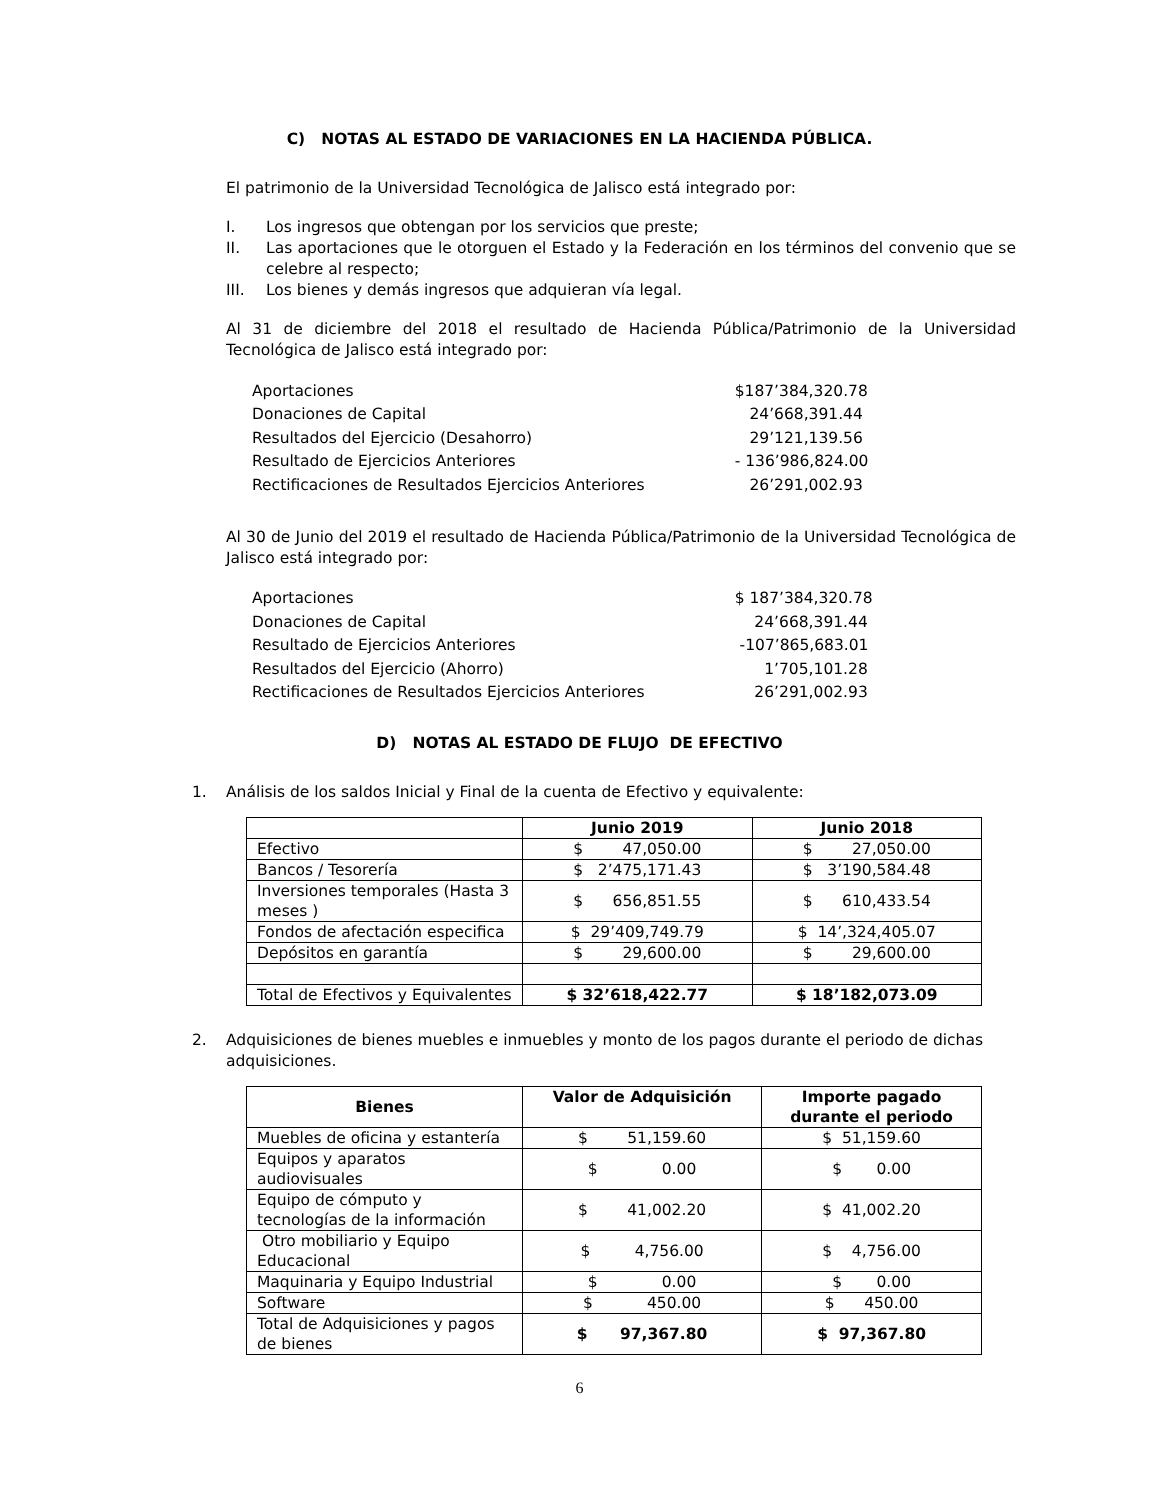C) NOTAS AL ESTADO DE VARIACIONES EN LA HACIENDA PÚBLICA.
El patrimonio de la Universidad Tecnológica de Jalisco está integrado por:
I. Los ingresos que obtengan por los servicios que preste;
II. Las aportaciones que le otorguen el Estado y la Federación en los términos del convenio que se celebre al respecto;
III. Los bienes y demás ingresos que adquieran vía legal.
Al 31 de diciembre del 2018 el resultado de Hacienda Pública/Patrimonio de la Universidad Tecnológica de Jalisco está integrado por:
| Aportaciones | $187’384,320.78 |
| Donaciones de Capital | 24’668,391.44 |
| Resultados del Ejercicio (Desahorro) | 29’121,139.56 |
| Resultado de Ejercicios Anteriores | - 136’986,824.00 |
| Rectificaciones de Resultados Ejercicios Anteriores | 26’291,002.93 |
Al 30 de Junio del 2019 el resultado de Hacienda Pública/Patrimonio de la Universidad Tecnológica de Jalisco está integrado por:
| Aportaciones | $ 187’384,320.78 |
| Donaciones de Capital | 24’668,391.44 |
| Resultado de Ejercicios Anteriores | -107’865,683.01 |
| Resultados del Ejercicio (Ahorro) | 1’705,101.28 |
| Rectificaciones de Resultados Ejercicios Anteriores | 26’291,002.93 |
D) NOTAS AL ESTADO DE FLUJO DE EFECTIVO
1. Análisis de los saldos Inicial y Final de la cuenta de Efectivo y equivalente:
| | Junio 2019 | Junio 2018 |
| --- | --- | --- |
| Efectivo | $ 47,050.00 | $ 27,050.00 |
| Bancos / Tesorería | $ 2’475,171.43 | $ 3’190,584.48 |
| Inversiones temporales (Hasta 3 meses ) | $ 656,851.55 | $ 610,433.54 |
| Fondos de afectación especifica | $ 29’409,749.79 | $ 14’,324,405.07 |
| Depósitos en garantía | $ 29,600.00 | $ 29,600.00 |
| Total de Efectivos y Equivalentes | $ 32’618,422.77 | $ 18’182,073.09 |
2. Adquisiciones de bienes muebles e inmuebles y monto de los pagos durante el periodo de dichas adquisiciones.
| Bienes | Valor de Adquisición | Importe pagado durante el periodo |
| --- | --- | --- |
| Muebles de oficina y estantería | $ 51,159.60 | $ 51,159.60 |
| Equipos y aparatos audiovisuales | $ 0.00 | $ 0.00 |
| Equipo de cómputo y tecnologías de la información | $ 41,002.20 | $ 41,002.20 |
| Otro mobiliario y Equipo Educacional | $ 4,756.00 | $ 4,756.00 |
| Maquinaria y Equipo Industrial | $ 0.00 | $ 0.00 |
| Software | $ 450.00 | $ 450.00 |
| Total de Adquisiciones y pagos de bienes | $ 97,367.80 | $ 97,367.80 |
6